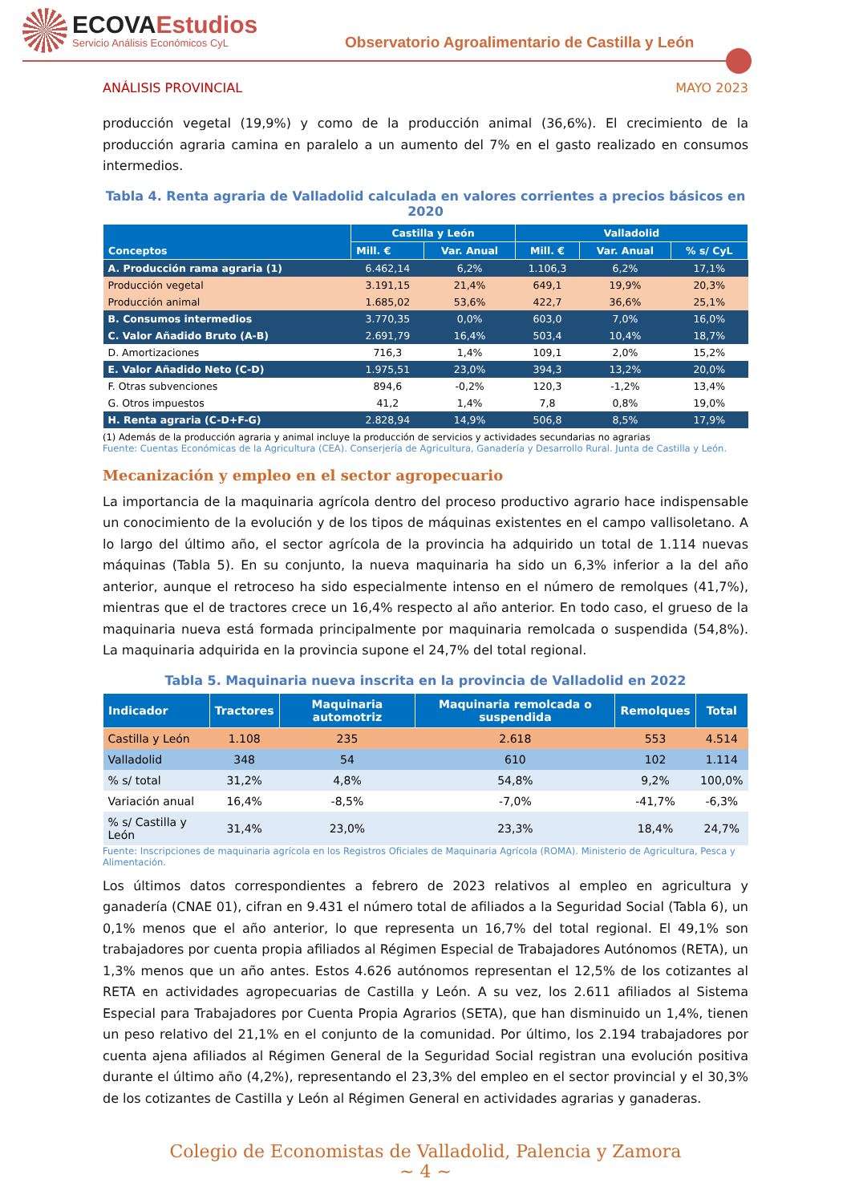ECOVAEstudios
Servicio Análisis Económicos CyL
Observatorio Agroalimentario de Castilla y León
ANÁLISIS PROVINCIAL MAYO 2023
producción vegetal (19,9%) y como de la producción animal (36,6%). El crecimiento de la producción agraria camina en paralelo a un aumento del 7% en el gasto realizado en consumos intermedios.
Tabla 4. Renta agraria de Valladolid calculada en valores corrientes a precios básicos en 2020
| Conceptos | Castilla y León | | Valladolid | | |
| --- | --- | --- | --- | --- | --- |
| | Mill. € | Var. Anual | Mill. € | Var. Anual | % s/ CyL |
| A. Producción rama agraria (1) | 6.462,14 | 6,2% | 1.106,3 | 6,2% | 17,1% |
| Producción vegetal | 3.191,15 | 21,4% | 649,1 | 19,9% | 20,3% |
| Producción animal | 1.685,02 | 53,6% | 422,7 | 36,6% | 25,1% |
| B. Consumos intermedios | 3.770,35 | 0,0% | 603,0 | 7,0% | 16,0% |
| C. Valor Añadido Bruto (A-B) | 2.691,79 | 16,4% | 503,4 | 10,4% | 18,7% |
| D. Amortizaciones | 716,3 | 1,4% | 109,1 | 2,0% | 15,2% |
| E. Valor Añadido Neto (C-D) | 1.975,51 | 23,0% | 394,3 | 13,2% | 20,0% |
| F. Otras subvenciones | 894,6 | -0,2% | 120,3 | -1,2% | 13,4% |
| G. Otros impuestos | 41,2 | 1,4% | 7,8 | 0,8% | 19,0% |
| H. Renta agraria (C-D+F-G) | 2.828,94 | 14,9% | 506,8 | 8,5% | 17,9% |
(1) Además de la producción agraria y animal incluye la producción de servicios y actividades secundarias no agrarias
Fuente: Cuentas Económicas de la Agricultura (CEA). Conserjería de Agricultura, Ganadería y Desarrollo Rural. Junta de Castilla y León.
Mecanización y empleo en el sector agropecuario
La importancia de la maquinaria agrícola dentro del proceso productivo agrario hace indispensable un conocimiento de la evolución y de los tipos de máquinas existentes en el campo vallisoletano. A lo largo del último año, el sector agrícola de la provincia ha adquirido un total de 1.114 nuevas máquinas (Tabla 5). En su conjunto, la nueva maquinaria ha sido un 6,3% inferior a la del año anterior, aunque el retroceso ha sido especialmente intenso en el número de remolques (41,7%), mientras que el de tractores crece un 16,4% respecto al año anterior. En todo caso, el grueso de la maquinaria nueva está formada principalmente por maquinaria remolcada o suspendida (54,8%). La maquinaria adquirida en la provincia supone el 24,7% del total regional.
Tabla 5. Maquinaria nueva inscrita en la provincia de Valladolid en 2022
| Indicador | Tractores | Maquinaria automotriz | Maquinaria remolcada o suspendida | Remolques | Total |
| --- | --- | --- | --- | --- | --- |
| Castilla y León | 1.108 | 235 | 2.618 | 553 | 4.514 |
| Valladolid | 348 | 54 | 610 | 102 | 1.114 |
| % s/ total | 31,2% | 4,8% | 54,8% | 9,2% | 100,0% |
| Variación anual | 16,4% | -8,5% | -7,0% | -41,7% | -6,3% |
| % s/ Castilla y León | 31,4% | 23,0% | 23,3% | 18,4% | 24,7% |
Fuente: Inscripciones de maquinaria agrícola en los Registros Oficiales de Maquinaria Agrícola (ROMA). Ministerio de Agricultura, Pesca y Alimentación.
Los últimos datos correspondientes a febrero de 2023 relativos al empleo en agricultura y ganadería (CNAE 01), cifran en 9.431 el número total de afiliados a la Seguridad Social (Tabla 6), un 0,1% menos que el año anterior, lo que representa un 16,7% del total regional. El 49,1% son trabajadores por cuenta propia afiliados al Régimen Especial de Trabajadores Autónomos (RETA), un 1,3% menos que un año antes. Estos 4.626 autónomos representan el 12,5% de los cotizantes al RETA en actividades agropecuarias de Castilla y León. A su vez, los 2.611 afiliados al Sistema Especial para Trabajadores por Cuenta Propia Agrarios (SETA), que han disminuido un 1,4%, tienen un peso relativo del 21,1% en el conjunto de la comunidad. Por último, los 2.194 trabajadores por cuenta ajena afiliados al Régimen General de la Seguridad Social registran una evolución positiva durante el último año (4,2%), representando el 23,3% del empleo en el sector provincial y el 30,3% de los cotizantes de Castilla y León al Régimen General en actividades agrarias y ganaderas.
Colegio de Economistas de Valladolid, Palencia y Zamora
~ 4 ~